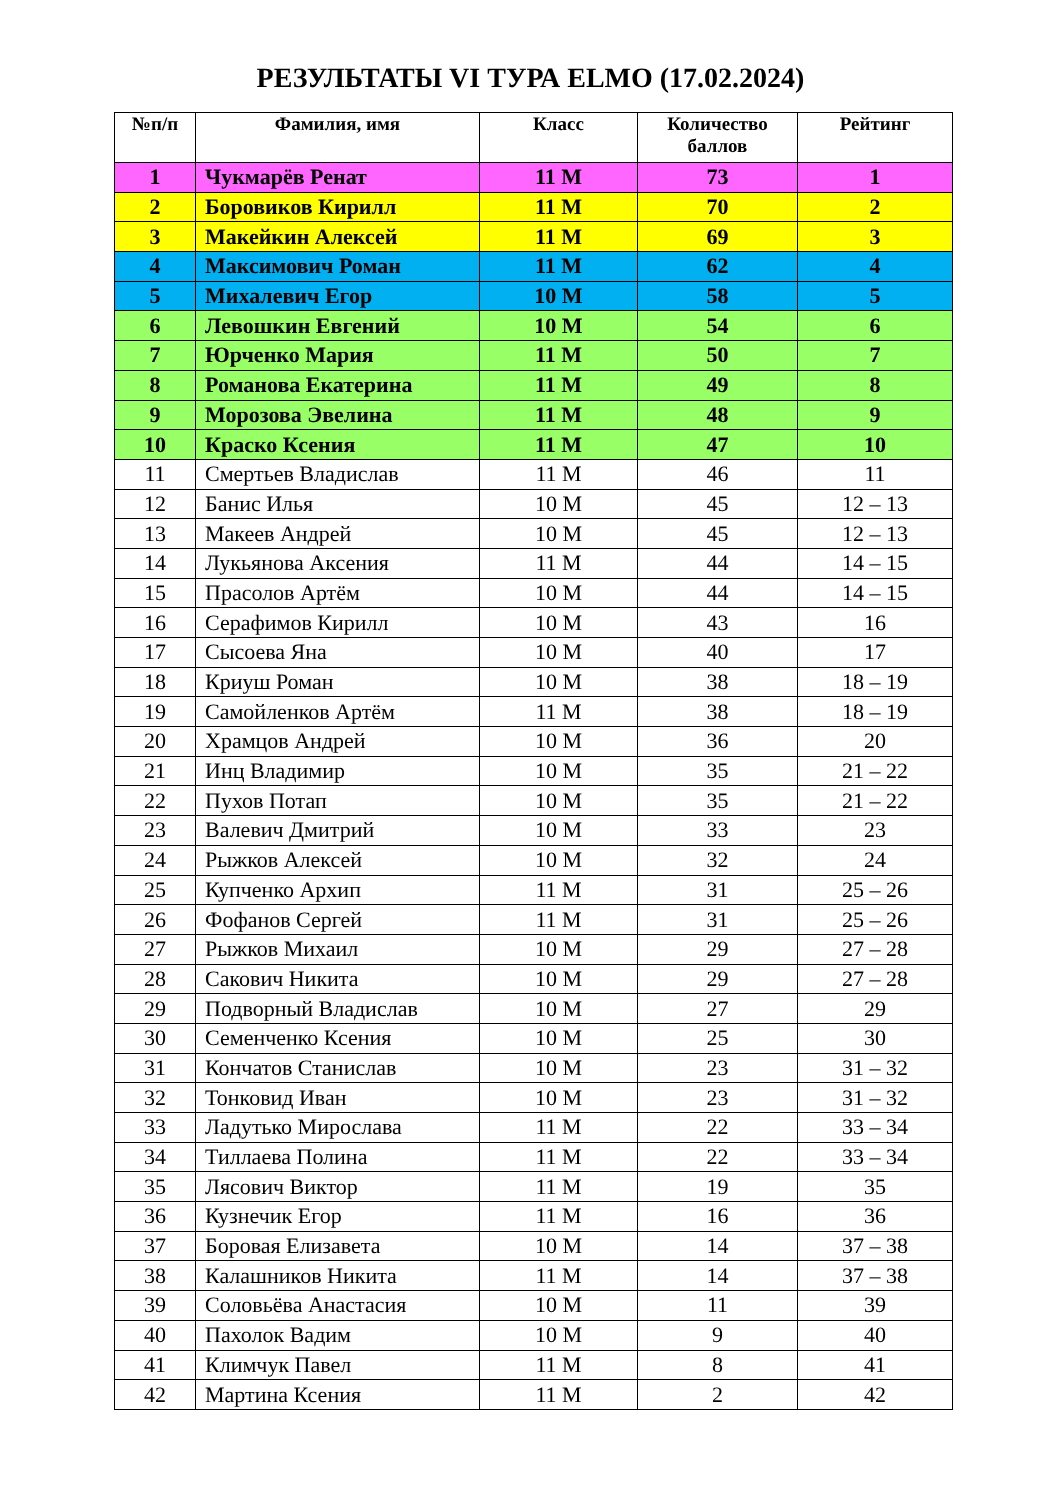РЕЗУЛЬТАТЫ VI ТУРА ELMO (17.02.2024)
| №п/п | Фамилия, имя | Класс | Количество баллов | Рейтинг |
| --- | --- | --- | --- | --- |
| 1 | Чукмарёв Ренат | 11 М | 73 | 1 |
| 2 | Боровиков Кирилл | 11 М | 70 | 2 |
| 3 | Макейкин Алексей | 11 М | 69 | 3 |
| 4 | Максимович Роман | 11 М | 62 | 4 |
| 5 | Михалевич Егор | 10 М | 58 | 5 |
| 6 | Левошкин Евгений | 10 М | 54 | 6 |
| 7 | Юрченко Мария | 11 М | 50 | 7 |
| 8 | Романова Екатерина | 11 М | 49 | 8 |
| 9 | Морозова Эвелина | 11 М | 48 | 9 |
| 10 | Краско Ксения | 11 М | 47 | 10 |
| 11 | Смертьев Владислав | 11 М | 46 | 11 |
| 12 | Банис Илья | 10 М | 45 | 12 – 13 |
| 13 | Макеев Андрей | 10 М | 45 | 12 – 13 |
| 14 | Лукьянова Аксения | 11 М | 44 | 14 – 15 |
| 15 | Прасолов Артём | 10 М | 44 | 14 – 15 |
| 16 | Серафимов Кирилл | 10 М | 43 | 16 |
| 17 | Сысоева Яна | 10 М | 40 | 17 |
| 18 | Криуш Роман | 10 М | 38 | 18 – 19 |
| 19 | Самойленков Артём | 11 М | 38 | 18 – 19 |
| 20 | Храмцов Андрей | 10 М | 36 | 20 |
| 21 | Инц Владимир | 10 М | 35 | 21 – 22 |
| 22 | Пухов Потап | 10 М | 35 | 21 – 22 |
| 23 | Валевич Дмитрий | 10 М | 33 | 23 |
| 24 | Рыжков Алексей | 10 М | 32 | 24 |
| 25 | Купченко Архип | 11 М | 31 | 25 – 26 |
| 26 | Фофанов Сергей | 11 М | 31 | 25 – 26 |
| 27 | Рыжков Михаил | 10 М | 29 | 27 – 28 |
| 28 | Сакович Никита | 10 М | 29 | 27 – 28 |
| 29 | Подворный Владислав | 10 М | 27 | 29 |
| 30 | Семенченко Ксения | 10 М | 25 | 30 |
| 31 | Кончатов Станислав | 10 М | 23 | 31 – 32 |
| 32 | Тонковид Иван | 10 М | 23 | 31 – 32 |
| 33 | Ладутько Мирослава | 11 М | 22 | 33 – 34 |
| 34 | Тиллаева Полина | 11 М | 22 | 33 – 34 |
| 35 | Лясович Виктор | 11 М | 19 | 35 |
| 36 | Кузнечик Егор | 11 М | 16 | 36 |
| 37 | Боровая Елизавета | 10 М | 14 | 37 – 38 |
| 38 | Калашников Никита | 11 М | 14 | 37 – 38 |
| 39 | Соловьёва Анастасия | 10 М | 11 | 39 |
| 40 | Пахолок Вадим | 10 М | 9 | 40 |
| 41 | Климчук Павел | 11 М | 8 | 41 |
| 42 | Мартина Ксения | 11 М | 2 | 42 |